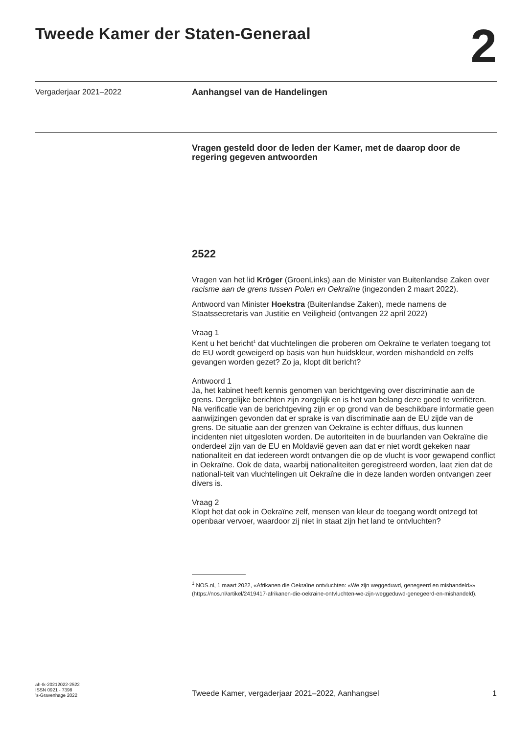Tweede Kamer der Staten-Generaal
2
Vergaderjaar 2021–2022
Aanhangsel van de Handelingen
Vragen gesteld door de leden der Kamer, met de daarop door de regering gegeven antwoorden
2522
Vragen van het lid Kröger (GroenLinks) aan de Minister van Buitenlandse Zaken over racisme aan de grens tussen Polen en Oekraïne (ingezonden 2 maart 2022).
Antwoord van Minister Hoekstra (Buitenlandse Zaken), mede namens de Staatssecretaris van Justitie en Veiligheid (ontvangen 22 april 2022)
Vraag 1
Kent u het bericht<sup>1</sup> dat vluchtelingen die proberen om Oekraïne te verlaten toegang tot de EU wordt geweigerd op basis van hun huidskleur, worden mishandeld en zelfs gevangen worden gezet? Zo ja, klopt dit bericht?
Antwoord 1
Ja, het kabinet heeft kennis genomen van berichtgeving over discriminatie aan de grens. Dergelijke berichten zijn zorgelijk en is het van belang deze goed te verifiëren.
Na verificatie van de berichtgeving zijn er op grond van de beschikbare informatie geen aanwijzingen gevonden dat er sprake is van discriminatie aan de EU zijde van de grens. De situatie aan der grenzen van Oekraïne is echter diffuus, dus kunnen incidenten niet uitgesloten worden. De autoriteiten in de buurlanden van Oekraïne die onderdeel zijn van de EU en Moldavië geven aan dat er niet wordt gekeken naar nationaliteit en dat iedereen wordt ontvangen die op de vlucht is voor gewapend conflict in Oekraïne. Ook de data, waarbij nationaliteiten geregistreerd worden, laat zien dat de nationali-teit van vluchtelingen uit Oekraïne die in deze landen worden ontvangen zeer divers is.
Vraag 2
Klopt het dat ook in Oekraïne zelf, mensen van kleur de toegang wordt ontzegd tot openbaar vervoer, waardoor zij niet in staat zijn het land te ontvluchten?
<sup>1</sup> NOS.nl, 1 maart 2022, «Afrikanen die Oekraïne ontvluchten: «We zijn weggeduwd, genegeerd en mishandeld»» (https://nos.nl/artikel/2419417-afrikanen-die-oekraine-ontvluchten-we-zijn-weggeduwd-genegeerd-en-mishandeld).
ah-tk-20212022-2522
ISSN 0921 - 7398
’s-Gravenhage 2022
Tweede Kamer, vergaderjaar 2021–2022, Aanhangsel
1